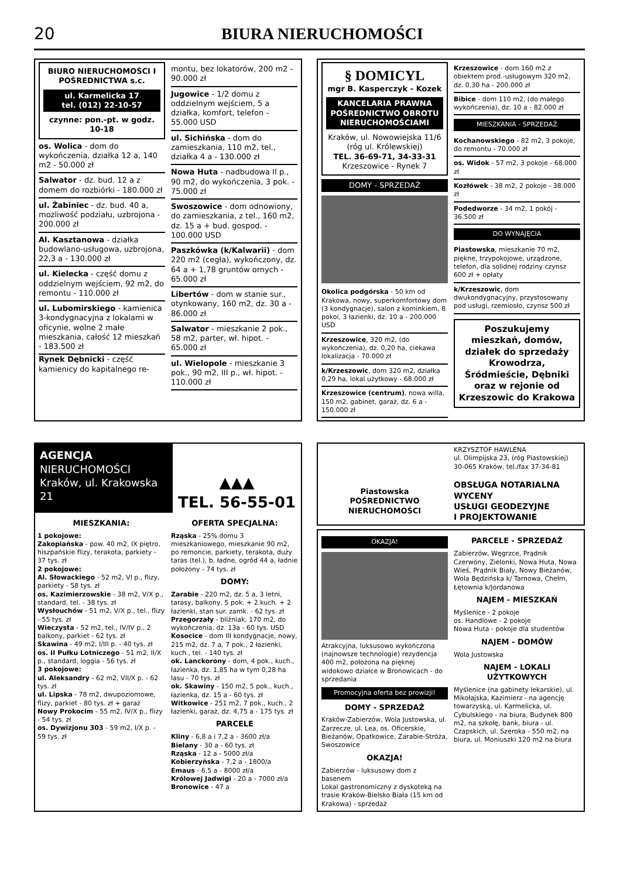20
BIURA NIERUCHOMOŚCI
BIURO NIERUCHOMOŚCI I POŚREDNICTWA s.c.
ul. Karmelicka 17
tel. (012) 22-10-57
czynne: pon.-pt. w godz. 10-18
os. Wolica - dom do wykończenia, działka 12 a, 140 m2 - 50.000 zł
Salwator - dz. bud. 12 a z domem do rozbiórki - 180.000 zł
ul. Żabiniec - dz. bud. 40 a, możliwość podziału, uzbrojona - 200.000 zł
Al. Kasztanowa - działka budowlano-usługowa, uzbrojona, 22,3 a - 130.000 zł
ul. Kielecka - część domu z oddzielnym wejściem, 92 m2, do remontu - 110.000 zł
ul. Lubomirskiego - kamienica 3-kondygnacyjna z lokalami w oficynie, wolne 2 małe mieszkania, całość 12 mieszkań - 183.500 zł
Rynek Dębnicki - część kamienicy do kapitalnego re-
montu, bez lokatorów, 200 m2 - 90.000 zł
Jugowice - 1/2 domu z oddzielnym wejściem, 5 a działka, komfort, telefon - 55.000 USD
ul. Sichińska - dom do zamieszkania, 110 m2, tel., działka 4 a - 130.000 zł
Nowa Huta - nadbudowa II p., 90 m2, do wykończenia, 3 pok. - 75.000 zł
Swoszowice - dom odnowiony, do zamieszkania, z tel., 160 m2, dz. 15 a + bud. gospod. - 100.000 USD
Paszkówka (k/Kalwarii) - dom 220 m2 (cegła), wykończony, dz. 64 a + 1,78 gruntów ornych - 65.000 zł
Libertów - dom w stanie sur., otynkowany, 160 m2, dz. 30 a - 86.000 zł
Salwator - mieszkanie 2 pok., 58 m2, parter, wł. hipot. - 65.000 zł
ul. Wielopole - mieszkanie 3 pok., 90 m2, III p., wł. hipot. - 110.000 zł
§ DOMICYL
mgr B. Kasperczyk - Kozek
KANCELARIA PRAWNA
POŚREDNICTWO OBROTU NIERUCHOMOŚCIAMI
Kraków, ul. Nowowiejska 11/6
(róg ul. Królewskiej)
TEL. 36-69-71, 34-33-31
Krzeszowice - Rynek 7
DOMY - SPRZEDAŻ
Okolica podgórska - 50 km od Krakowa, nowy, superkomfortowy dom (3 kondygnacje), salon z kominkiem, 8 pokoi, 3 łazienki, dz. 10 a - 200.000 USD
Krzeszowice, 320 m2, (do wykończenia), dz. 0,20 ha, ciekawa lokalizacja - 70.000 zł
k/Krzeszowic, dom 320 m2, działka 0,29 ha, lokal użytkowy - 68.000 zł
Krzeszowice (centrum), nowa willa, 150 m2, gabinet, garaż, dz. 6 a - 150.000 zł
Krzeszowice - dom 160 m2 z obiektem prod.-usługowym 320 m2, dz. 0,30 ha - 200.000 zł
Bibice - dom 110 m2, (do małego wykończenia), dz. 10 a - 82.000 zł
MIESZKANIA - SPRZEDAŻ
Kochanowskiego - 82 m2, 3 pokoje, do remontu - 70.000 zł
os. Widok - 57 m2, 3 pokoje - 68.000 zł
Kozłówek - 38 m2, 2 pokoje - 38.000 zł
Podedworze - 34 m2, 1 pokój - 36.500 zł
DO WYNAJĘCIA
Piastowska, mieszkanie 70 m2, piękne, trzypokojowe, urządzone, telefon, dla solidnej rodziny czynsz 600 zł + opłaty
k/Krzeszowic, dom dwukondygnacyjny, przystosowany pod usługi, rzemiosło, czynsz 500 zł
Poszukujemy mieszkań, domów, działek do sprzedaży Krowodrza, Śródmieście, Dębniki oraz w rejonie od Krzeszowic do Krakowa
AGENCJA
NIERUCHOMOŚCI
Kraków, ul. Krakowska 21
▲▲▲
TEL. 56-55-01
MIESZKANIA:
1 pokojowe:
Zakopiańska - pow. 40 m2, IX piętro, hiszpańskie flizy, terakota, parkiety - 37 tys. zł
2 pokojowe:
Al. Słowackiego - 52 m2, VI p., flizy, parkiety - 58 tys. zł
os. Kazimierzowskie - 38 m2, V/X p., standard, tel. - 38 tys. zł
Wysłouchów - 51 m2, V/X p., tel., flizy - 55 tys. zł
Wieczysta - 52 m2, tel., IV/IV p., 2 balkony, parkiet - 62 tys. zł
Skawina - 49 m2, I/III p. - 40 tys. zł
os. II Pułku Lotniczego - 51 m2, II/X p., standard, loggia - 56 tys. zł
3 pokojowe:
ul. Aleksandry - 62 m2, VII/X p. - 62 tys. zł
ul. Lipska - 78 m2, dwupoziomowe, flizy, parkiet - 80 tys. zł + garaż
Nowy Prokocim - 55 m2, IV/X p., flizy - 54 tys. zł
os. Dywizjonu 303 - 59 m2, I/X p. - 59 tys. zł
OFERTA SPECJALNA:
Rząska - 25% domu 3 mieszkaniowego, mieszkanie 90 m2, po remoncie, parkiety, terakota, duży taras (tel.), b. ładne, ogród 44 a, ładnie położony - 74 tys. zł
DOMY:
Zarabie - 220 m2, dz. 5 a, 3 letni, tarasy, balkony, 5 pok. + 2 kuch. + 2 łazienki, stan sur. zamk. - 62 tys. zł
Przegorzały - bliźniak, 170 m2, do wykończenia, dz. 13a - 60 tys. USD
Kosocice - dom III kondygnacje, nowy, 215 m2, dz. 7 a, 7 pok., 2 łazienki, kuch., tel. - 140 tys. zł
ok. Lanckorony - dom, 4 pok., kuch., łazienka, dz. 1,85 ha w tym 0,28 ha lasu - 70 tys. zł
ok. Skawiny - 150 m2, 5 pok., kuch., łazienka, dz. 15 a - 60 tys. zł
Witkowice - 251 m2, 7 pok., kuch., 2 łazienki, garaż, dz. 4,75 a - 175 tys. zł
PARCELE
Kliny - 6,8 a i 7,2 a - 3600 zł/a
Bielany - 30 a - 60 tys. zł
Rząska - 12 a - 5000 zł/a
Kobierzyńska - 7,2 a - 1800/a
Emaus - 6,5 a - 8000 zł/a
Królowej Jadwigi - 20 a - 7000 zł/a
Bronowice - 47 a
Piastowska
POŚREDNICTWO
NIERUCHOMOŚCI
KRZYSZTOF HAWLENA
ul. Olimpijska 23, (róg Piastowskiej)
30-065 Kraków, tel./fax 37-34-81
OBSŁUGA NOTARIALNA
WYCENY
USŁUGI GEODEZYJNE
I PROJEKTOWANIE
OKAZJA!
Atrakcyjna, luksusowo wykończona (najnowsze technologie) rezydencja 400 m2, położona na pięknej widokowo działce w Bronowicach - do sprzedania
Promocyjna oferta bez prowizji!
DOMY - SPRZEDAŻ
Kraków-Zabierzów, Wola Justowska, ul. Zarzecze, ul. Lea, os. Oficerskie, Bieżanów, Opatkowice, Zarabie-Stróża, Swoszowice
OKAZJA!
Zabierzów - luksusowy dom z basenem
Lokal gastronomiczny z dyskoteką na trasie Kraków-Bielsko Biała (15 km od Krakowa) - sprzedaż
PARCELE - SPRZEDAŻ
Zabierzów, Węgrzce, Prądnik Czerwony, Zielonki, Nowa Huta, Nowa Wieś, Prądnik Biały, Nowy Bieżanów, Wola Będzińska k/ Tarnowa, Chełm, Łętownia k/Jordanowa
NAJEM - MIESZKAŃ
Myślenice - 2 pokoje
os. Handlowe - 2 pokoje
Nowa Huta - pokoje dla studentów
NAJEM - DOMÓW
Wola Justowska
NAJEM - LOKALI UŻYTKOWYCH
Myślenice (na gabinety lekarskie), ul. Mikołajska, Kazimierz - na agencję towarzyską, ul. Karmelicka, ul. Cybulskiego - na biura, Budynek 800 m2, na szkołę, bank, biura - ul. Czapskich, ul. Szeroka - 550 m2, na biura, ul. Moniuszki 120 m2 na biura